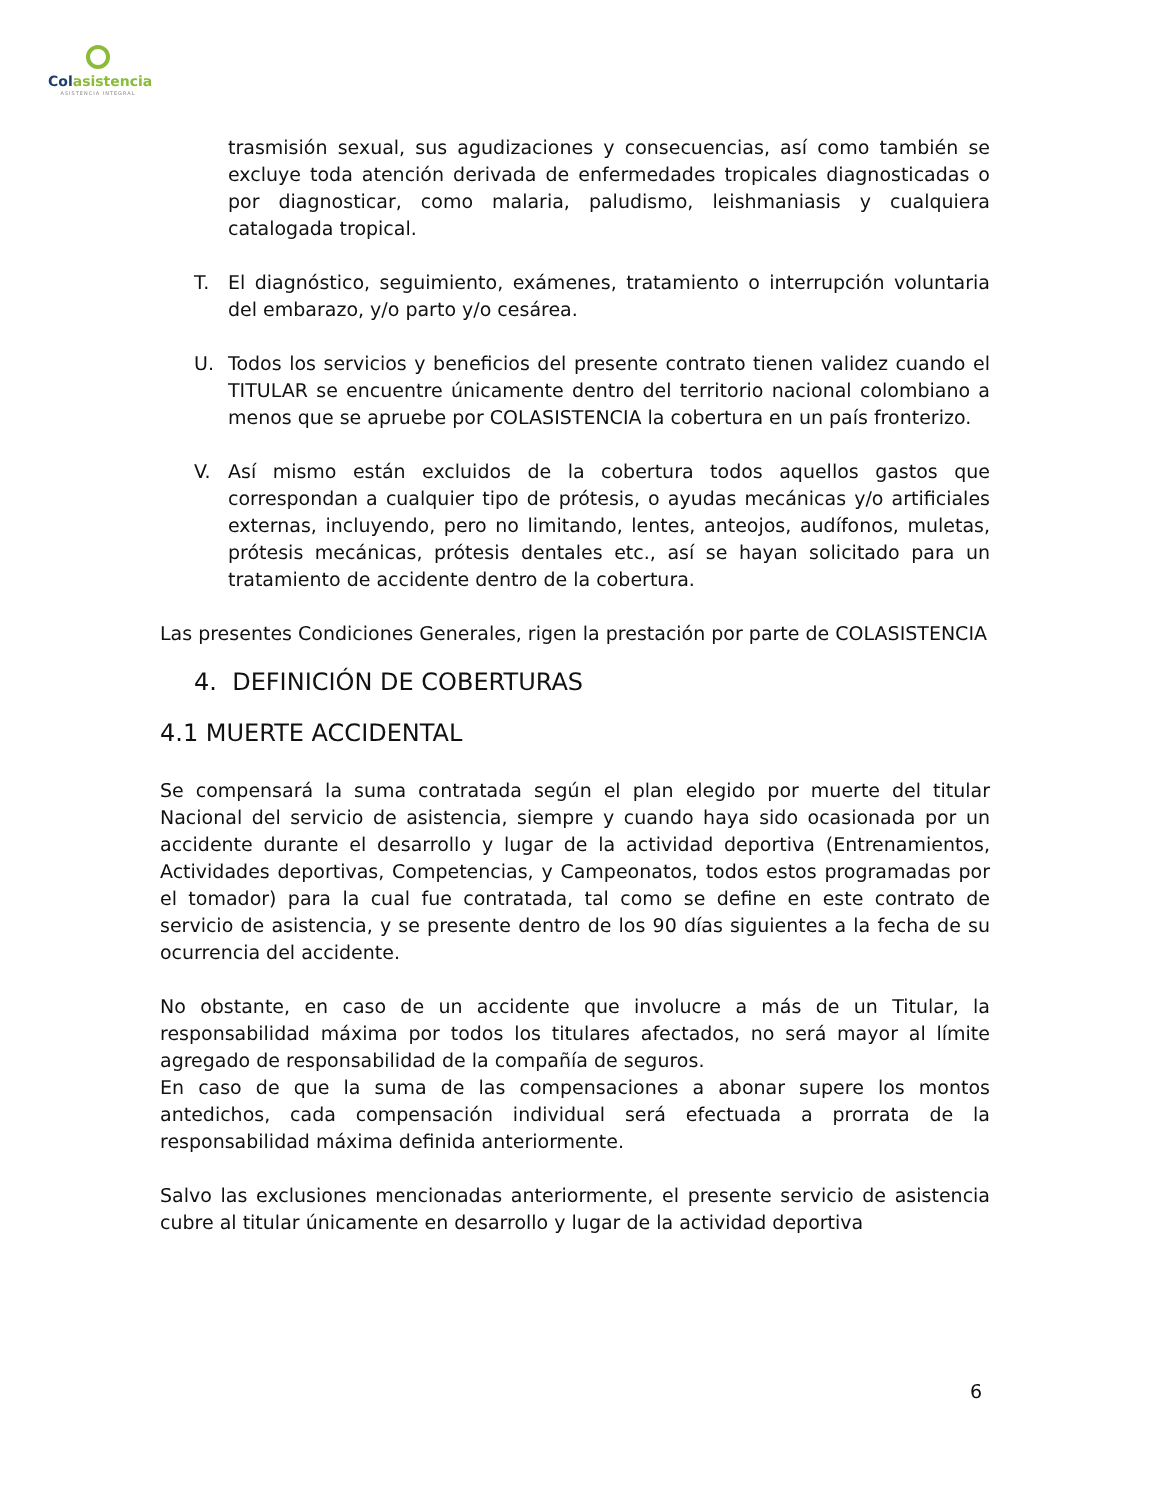Colasistencia
ASISTENCIA INTEGRAL
trasmisión sexual, sus agudizaciones y consecuencias, así como también se excluye toda atención derivada de enfermedades tropicales diagnosticadas o por diagnosticar, como malaria, paludismo, leishmaniasis y cualquiera catalogada tropical.
T. El diagnóstico, seguimiento, exámenes, tratamiento o interrupción voluntaria del embarazo, y/o parto y/o cesárea.
U. Todos los servicios y beneficios del presente contrato tienen validez cuando el TITULAR se encuentre únicamente dentro del territorio nacional colombiano a menos que se apruebe por COLASISTENCIA la cobertura en un país fronterizo.
V. Así mismo están excluidos de la cobertura todos aquellos gastos que correspondan a cualquier tipo de prótesis, o ayudas mecánicas y/o artificiales externas, incluyendo, pero no limitando, lentes, anteojos, audífonos, muletas, prótesis mecánicas, prótesis dentales etc., así se hayan solicitado para un tratamiento de accidente dentro de la cobertura.
Las presentes Condiciones Generales, rigen la prestación por parte de COLASISTENCIA
4. DEFINICIÓN DE COBERTURAS
4.1 MUERTE ACCIDENTAL
Se compensará la suma contratada según el plan elegido por muerte del titular Nacional del servicio de asistencia, siempre y cuando haya sido ocasionada por un accidente durante el desarrollo y lugar de la actividad deportiva (Entrenamientos, Actividades deportivas, Competencias, y Campeonatos, todos estos programadas por el tomador) para la cual fue contratada, tal como se define en este contrato de servicio de asistencia, y se presente dentro de los 90 días siguientes a la fecha de su ocurrencia del accidente.
No obstante, en caso de un accidente que involucre a más de un Titular, la responsabilidad máxima por todos los titulares afectados, no será mayor al límite agregado de responsabilidad de la compañía de seguros.
En caso de que la suma de las compensaciones a abonar supere los montos antedichos, cada compensación individual será efectuada a prorrata de la responsabilidad máxima definida anteriormente.
Salvo las exclusiones mencionadas anteriormente, el presente servicio de asistencia cubre al titular únicamente en desarrollo y lugar de la actividad deportiva
6